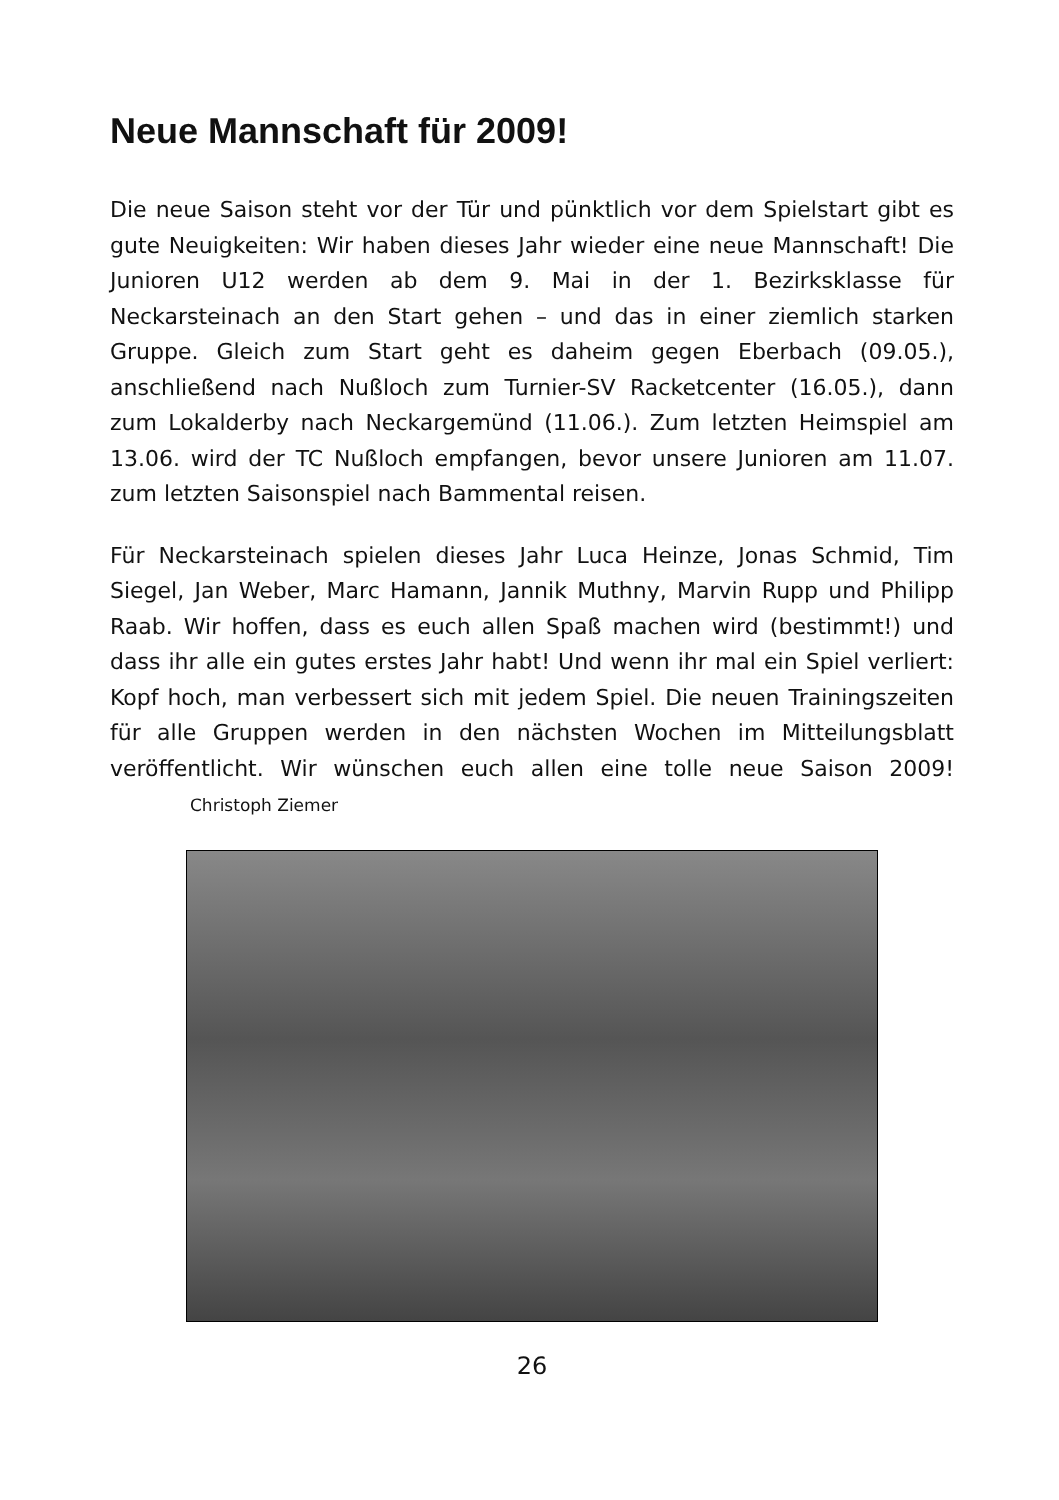Neue Mannschaft für 2009!
Die neue Saison steht vor der Tür und pünktlich vor dem Spielstart gibt es gute Neuigkeiten: Wir haben dieses Jahr wieder eine neue Mannschaft! Die Junioren U12 werden ab dem 9. Mai in der 1. Bezirksklasse für Neckarsteinach an den Start gehen – und das in einer ziemlich starken Gruppe. Gleich zum Start geht es daheim gegen Eberbach (09.05.), anschließend nach Nußloch zum Turnier-SV Racketcenter (16.05.), dann zum Lokalderby nach Neckargemünd (11.06.). Zum letzten Heimspiel am 13.06. wird der TC Nußloch empfangen, bevor unsere Junioren am 11.07. zum letzten Saisonspiel nach Bammental reisen.
Für Neckarsteinach spielen dieses Jahr Luca Heinze, Jonas Schmid, Tim Siegel, Jan Weber, Marc Hamann, Jannik Muthny, Marvin Rupp und Philipp Raab. Wir hoffen, dass es euch allen Spaß machen wird (bestimmt!) und dass ihr alle ein gutes erstes Jahr habt! Und wenn ihr mal ein Spiel verliert: Kopf hoch, man verbessert sich mit jedem Spiel. Die neuen Trainingszeiten für alle Gruppen werden in den nächsten Wochen im Mitteilungsblatt veröffentlicht. Wir wünschen euch allen eine tolle neue Saison 2009! Christoph Ziemer
26